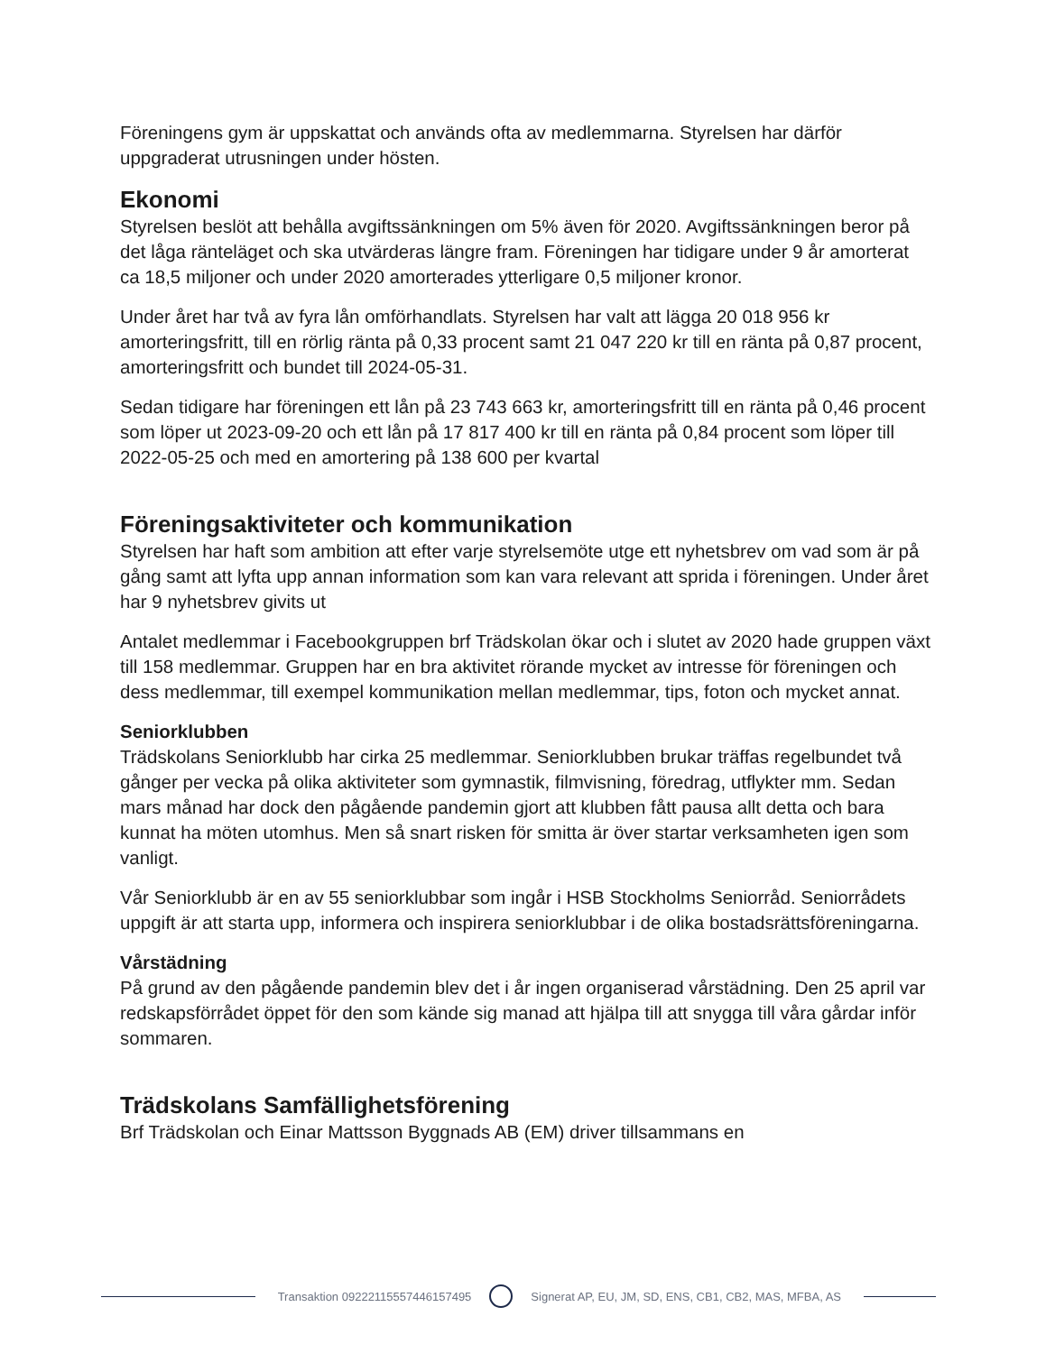Föreningens gym är uppskattat och används ofta av medlemmarna. Styrelsen har därför uppgraderat utrusningen under hösten.
Ekonomi
Styrelsen beslöt att behålla avgiftssänkningen om 5% även för 2020. Avgiftssänkningen beror på det låga ränteläget och ska utvärderas längre fram. Föreningen har tidigare under 9 år amorterat ca 18,5 miljoner och under 2020 amorterades ytterligare 0,5 miljoner kronor.
Under året har två av fyra lån omförhandlats. Styrelsen har valt att lägga 20 018 956 kr amorteringsfritt, till en rörlig ränta på 0,33 procent samt 21 047 220 kr till en ränta på 0,87 procent, amorteringsfritt och bundet till 2024-05-31.
Sedan tidigare har föreningen ett lån på 23 743 663 kr, amorteringsfritt till en ränta på 0,46 procent som löper ut 2023-09-20 och ett lån på 17 817 400 kr till en ränta på 0,84 procent som löper till 2022-05-25 och med en amortering på 138 600 per kvartal
Föreningsaktiviteter och kommunikation
Styrelsen har haft som ambition att efter varje styrelsemöte utge ett nyhetsbrev om vad som är på gång samt att lyfta upp annan information som kan vara relevant att sprida i föreningen. Under året har 9 nyhetsbrev givits ut
Antalet medlemmar i Facebookgruppen brf Trädskolan ökar och i slutet av 2020 hade gruppen växt till 158 medlemmar. Gruppen har en bra aktivitet rörande mycket av intresse för föreningen och dess medlemmar, till exempel kommunikation mellan medlemmar, tips, foton och mycket annat.
Seniorklubben
Trädskolans Seniorklubb har cirka 25 medlemmar. Seniorklubben brukar träffas regelbundet två gånger per vecka på olika aktiviteter som gymnastik, filmvisning, föredrag, utflykter mm. Sedan mars månad har dock den pågående pandemin gjort att klubben fått pausa allt detta och bara kunnat ha möten utomhus. Men så snart risken för smitta är över startar verksamheten igen som vanligt.
Vår Seniorklubb är en av 55 seniorklubbar som ingår i HSB Stockholms Seniorråd. Seniorrådets uppgift är att starta upp, informera och inspirera seniorklubbar i de olika bostadsrättsföreningarna.
Vårstädning
På grund av den pågående pandemin blev det i år ingen organiserad vårstädning. Den 25 april var redskapsförrådet öppet för den som kände sig manad att hjälpa till att snygga till våra gårdar inför sommaren.
Trädskolans Samfällighetsförening
Brf Trädskolan och Einar Mattsson Byggnads AB (EM) driver tillsammans en
Transaktion 09222115557446157495
Signerat AP, EU, JM, SD, ENS, CB1, CB2, MAS, MFBA, AS